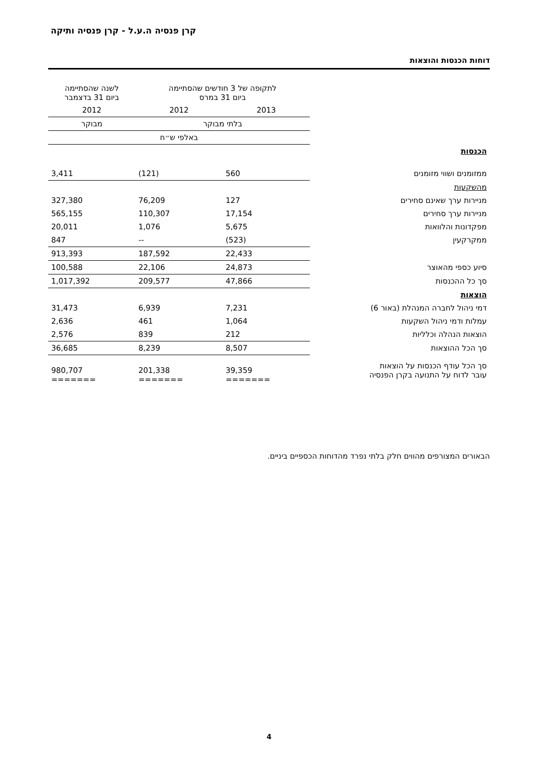קרן פנסיה ה.ע.ל - קרן פנסיה ותיקה
דוחות הכנסות והוצאות
| | לתקופה של 3 חודשים שהסתיימה ביום 31 במרס | | לשנה שהסתיימה ביום 31 בדצמבר |
| | 2013 | 2012 | 2012 |
| | בלתי מבוקר | | מבוקר |
| | באלפי ש״ח | | |
| הכנסות | | | |
| ממזומנים ושווי מזומנים | 560 | (121) | 3,411 |
| מהשקעות | | | |
| מניירות ערך שאינם סחירים | 127 | 76,209 | 327,380 |
| מניירות ערך סחירים | 17,154 | 110,307 | 565,155 |
| מפקדונות והלוואות | 5,675 | 1,076 | 20,011 |
| ממקרקעין | (523) | -- | 847 |
| | 22,433 | 187,592 | 913,393 |
| סיוע כספי מהאוצר | 24,873 | 22,106 | 100,588 |
| סך כל ההכנסות | 47,866 | 209,577 | 1,017,392 |
| הוצאות | | | |
| דמי ניהול לחברה המנהלת (באור 6) | 7,231 | 6,939 | 31,473 |
| עמלות ודמי ניהול השקעות | 1,064 | 461 | 2,636 |
| הוצאות הנהלה וכלליות | 212 | 839 | 2,576 |
| סך הכל ההוצאות | 8,507 | 8,239 | 36,685 |
| סך הכל עודף הכנסות על הוצאות עובר לדוח על התנועה בקרן הפנסיה | 39,359 ======= | 201,338 ======= | 980,707 ======= |
הבאורים המצורפים מהווים חלק בלתי נפרד מהדוחות הכספיים ביניים.
4